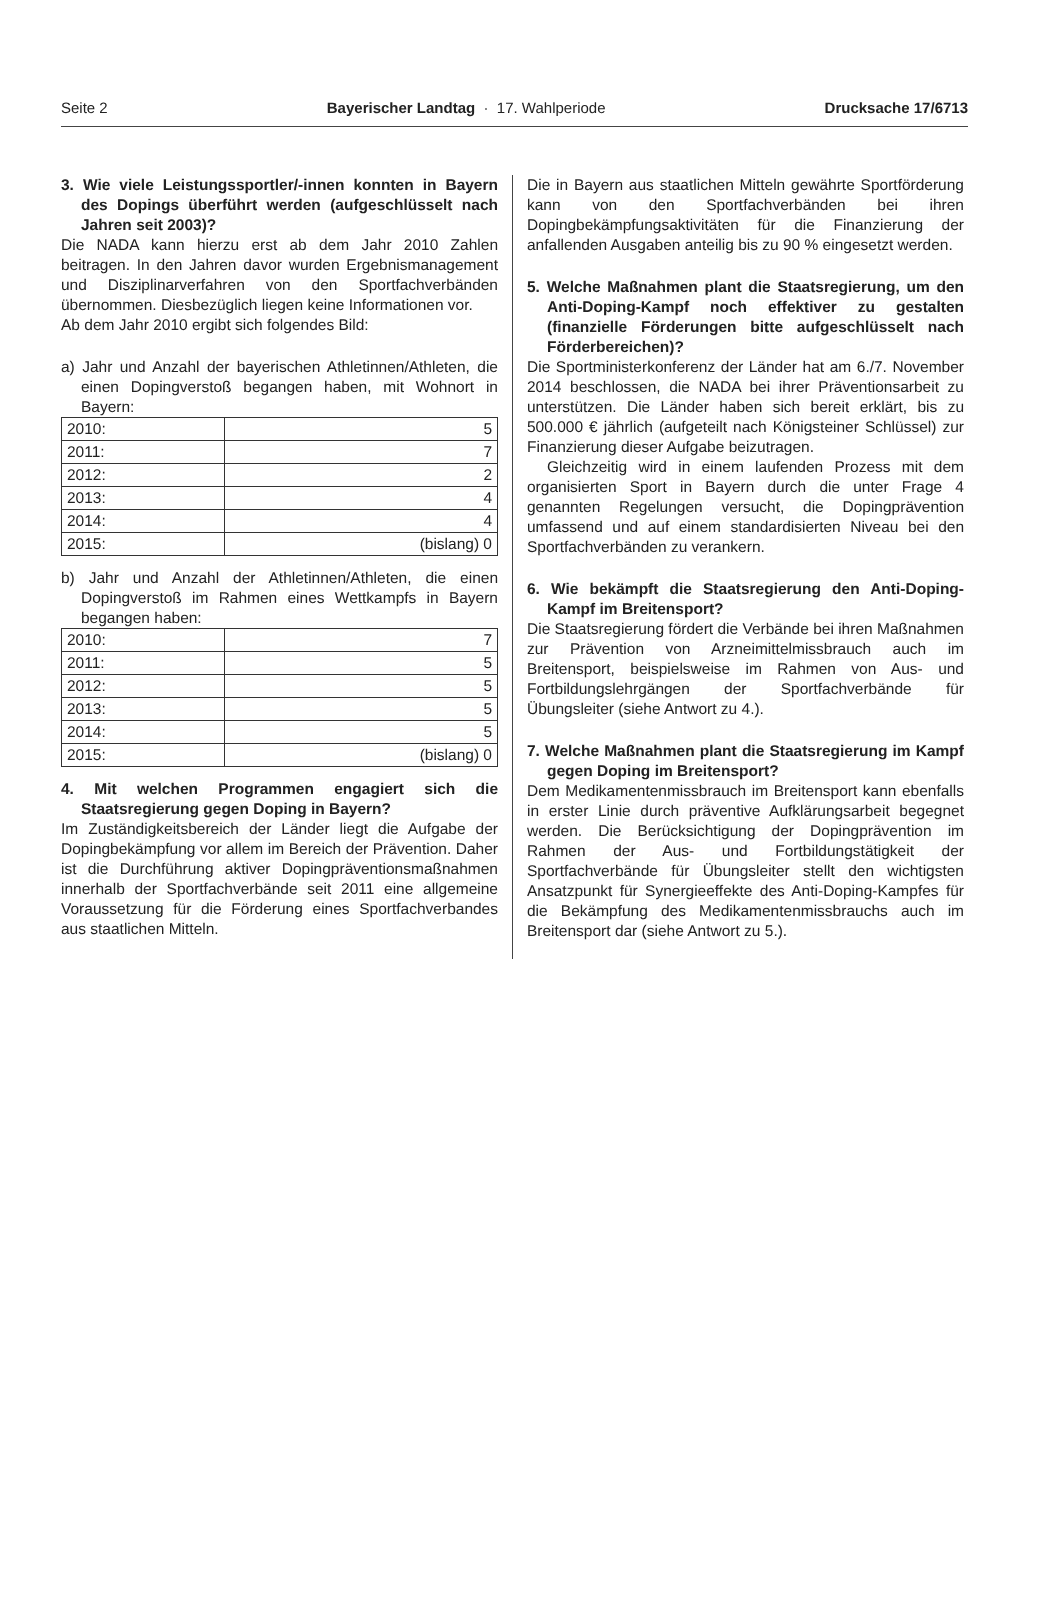Seite 2 Bayerischer Landtag · 17. Wahlperiode Drucksache 17/6713
3. Wie viele Leistungssportler/-innen konnten in Bayern des Dopings überführt werden (aufgeschlüsselt nach Jahren seit 2003)?
Die NADA kann hierzu erst ab dem Jahr 2010 Zahlen beitragen. In den Jahren davor wurden Ergebnismanagement und Disziplinarverfahren von den Sportfachverbänden übernommen. Diesbezüglich liegen keine Informationen vor.
Ab dem Jahr 2010 ergibt sich folgendes Bild:
a) Jahr und Anzahl der bayerischen Athletinnen/Athleten, die einen Dopingverstoß begangen haben, mit Wohnort in Bayern:
| 2010: | 5 |
| 2011: | 7 |
| 2012: | 2 |
| 2013: | 4 |
| 2014: | 4 |
| 2015: | (bislang) 0 |
b) Jahr und Anzahl der Athletinnen/Athleten, die einen Dopingverstoß im Rahmen eines Wettkampfs in Bayern begangen haben:
| 2010: | 7 |
| 2011: | 5 |
| 2012: | 5 |
| 2013: | 5 |
| 2014: | 5 |
| 2015: | (bislang) 0 |
4. Mit welchen Programmen engagiert sich die Staatsregierung gegen Doping in Bayern?
Im Zuständigkeitsbereich der Länder liegt die Aufgabe der Dopingbekämpfung vor allem im Bereich der Prävention. Daher ist die Durchführung aktiver Dopingpräventionsmaßnahmen innerhalb der Sportfachverbände seit 2011 eine allgemeine Voraussetzung für die Förderung eines Sportfachverbandes aus staatlichen Mitteln.
Die in Bayern aus staatlichen Mitteln gewährte Sportförderung kann von den Sportfachverbänden bei ihren Dopingbekämpfungsaktivitäten für die Finanzierung der anfallenden Ausgaben anteilig bis zu 90 % eingesetzt werden.
5. Welche Maßnahmen plant die Staatsregierung, um den Anti-Doping-Kampf noch effektiver zu gestalten (finanzielle Förderungen bitte aufgeschlüsselt nach Förderbereichen)?
Die Sportministerkonferenz der Länder hat am 6./7. November 2014 beschlossen, die NADA bei ihrer Präventionsarbeit zu unterstützen. Die Länder haben sich bereit erklärt, bis zu 500.000 € jährlich (aufgeteilt nach Königsteiner Schlüssel) zur Finanzierung dieser Aufgabe beizutragen.
Gleichzeitig wird in einem laufenden Prozess mit dem organisierten Sport in Bayern durch die unter Frage 4 genannten Regelungen versucht, die Dopingprävention umfassend und auf einem standardisierten Niveau bei den Sportfachverbänden zu verankern.
6. Wie bekämpft die Staatsregierung den Anti-Doping-Kampf im Breitensport?
Die Staatsregierung fördert die Verbände bei ihren Maßnahmen zur Prävention von Arzneimittelmissbrauch auch im Breitensport, beispielsweise im Rahmen von Aus- und Fortbildungslehrgängen der Sportfachverbände für Übungsleiter (siehe Antwort zu 4.).
7. Welche Maßnahmen plant die Staatsregierung im Kampf gegen Doping im Breitensport?
Dem Medikamentenmissbrauch im Breitensport kann ebenfalls in erster Linie durch präventive Aufklärungsarbeit begegnet werden. Die Berücksichtigung der Dopingprävention im Rahmen der Aus- und Fortbildungstätigkeit der Sportfachverbände für Übungsleiter stellt den wichtigsten Ansatzpunkt für Synergieeffekte des Anti-Doping-Kampfes für die Bekämpfung des Medikamentenmissbrauchs auch im Breitensport dar (siehe Antwort zu 5.).